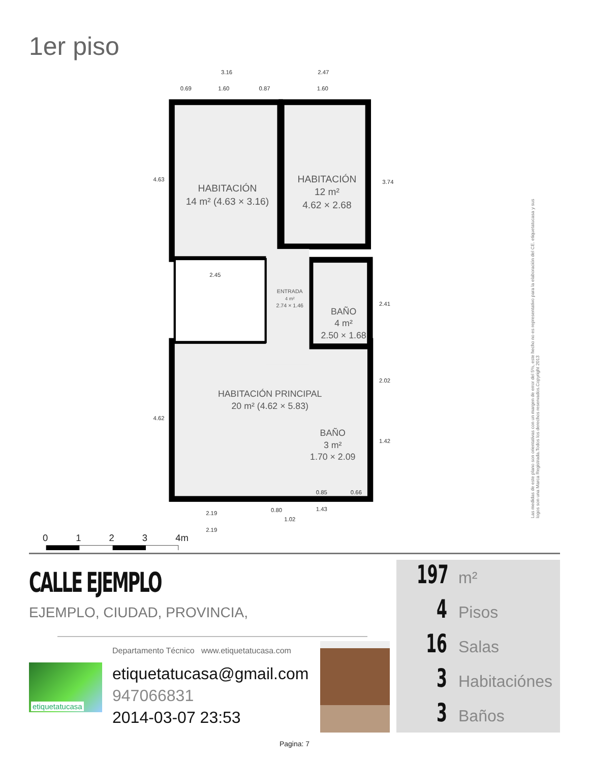1er piso
3.16
2.47
0.69
1.60
0.87
1.60
2.45
2.19
2.19
0.85
0.66
1.43
0.80
1.02
4.63
4.62
3.74
2.41
2.02
1.42
HABITACIÓN
14 m² (4.63 × 3.16)
HABITACIÓN
12 m²
4.62 × 2.68
ENTRADA
4 m²
2.74 × 1.46
BAÑO
4 m²
2.50 × 1.68
HABITACIÓN PRINCIPAL
20 m² (4.62 × 5.83)
BAÑO
3 m²
1.70 × 2.09
0
1
2
3
4m
Las medidas de este plano son orientativas con un margen de error del 5%, este hecho no es representativo para la elaboración del CE. etiquetatucasa y sus logos son una Marca Registrada.Todos los derechos reservados.Copyright 2013
CALLE EJEMPLO
EJEMPLO, CIUDAD, PROVINCIA,
etiquetatucasa
Departamento Técnico www.etiquetatucasa.com
etiquetatucasa@gmail.com
947066831
2014-03-07 23:53
197 m²
4 Pisos
16 Salas
3 Habitaciónes
3 Baños
Pagina: 7